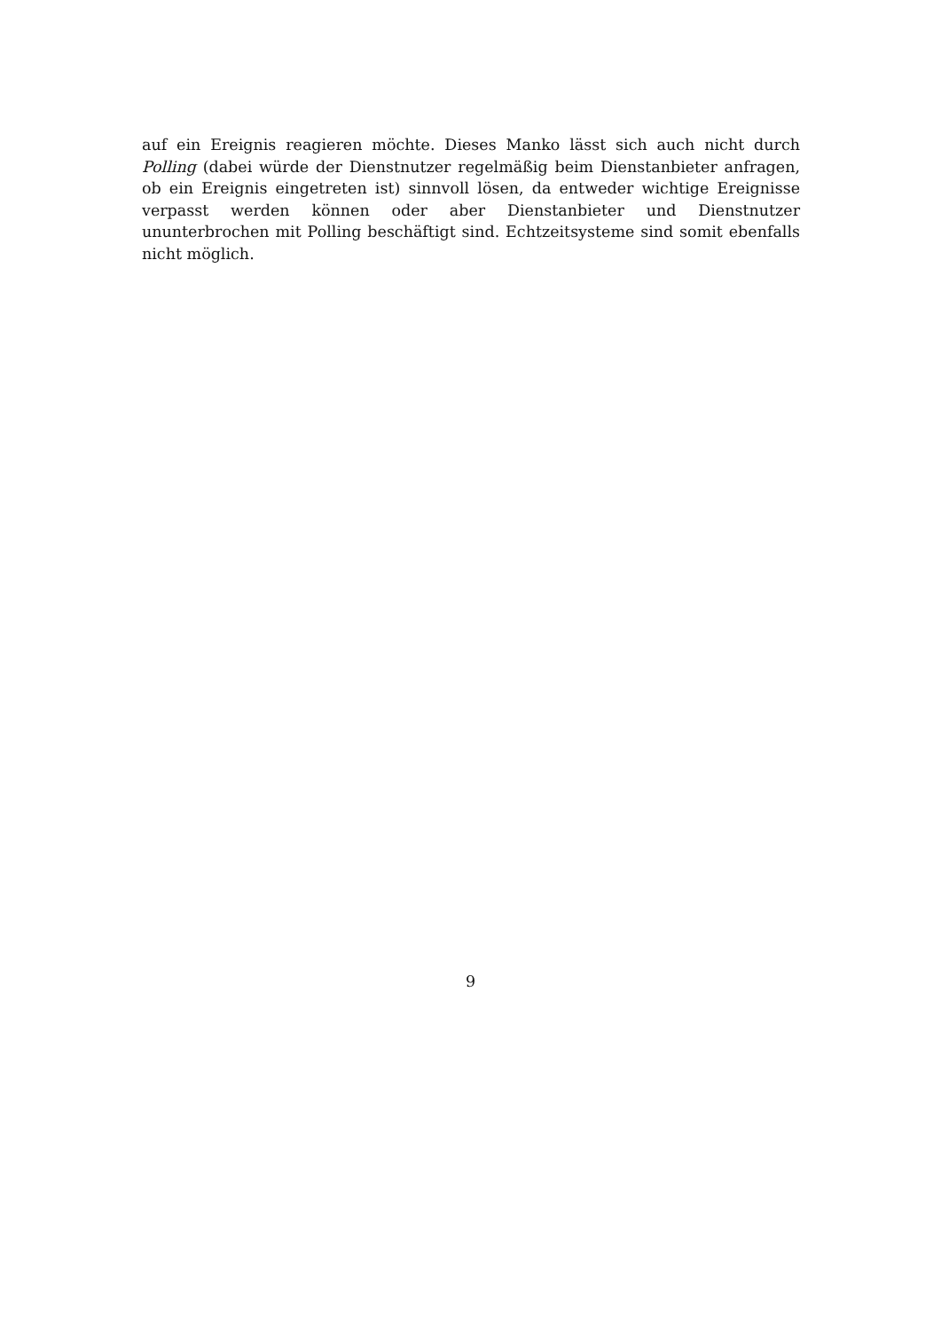auf ein Ereignis reagieren möchte. Dieses Manko lässt sich auch nicht durch Polling (dabei würde der Dienstnutzer regelmäßig beim Dienstanbieter anfragen, ob ein Ereignis eingetreten ist) sinnvoll lösen, da entweder wichtige Ereignisse verpasst werden können oder aber Dienstanbieter und Dienstnutzer ununterbrochen mit Polling beschäftigt sind. Echtzeitsysteme sind somit ebenfalls nicht möglich.
9